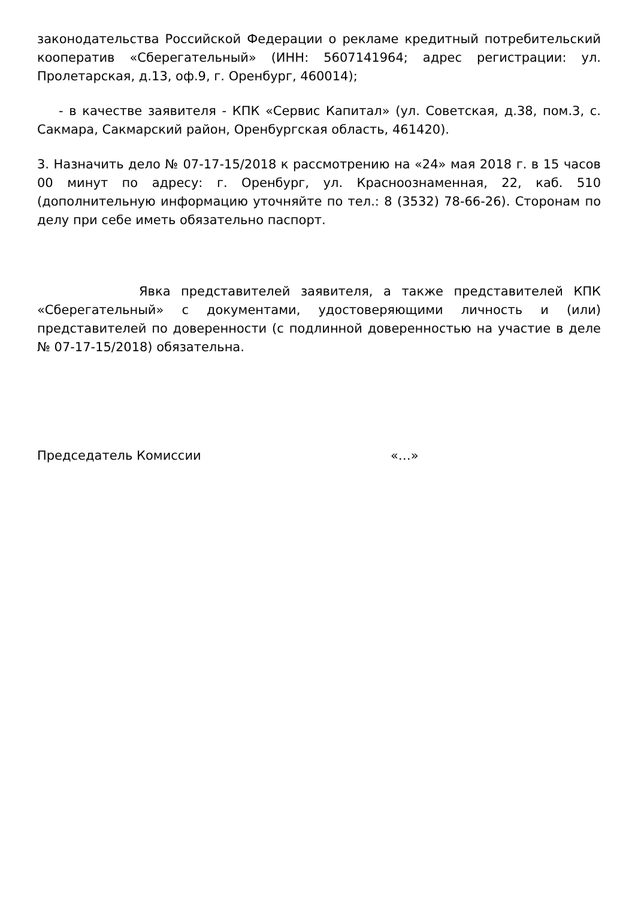законодательства Российской Федерации о рекламе кредитный потребительский кооператив «Сберегательный» (ИНН: 5607141964; адрес регистрации: ул. Пролетарская, д.13, оф.9, г. Оренбург, 460014);
- в качестве заявителя - КПК «Сервис Капитал» (ул. Советская, д.38, пом.3, с. Сакмара, Сакмарский район, Оренбургская область, 461420).
3. Назначить дело № 07-17-15/2018 к рассмотрению на «24» мая 2018 г. в 15 часов 00 минут по адресу: г. Оренбург, ул. Красноознаменная, 22, каб. 510 (дополнительную информацию уточняйте по тел.: 8 (3532) 78-66-26). Сторонам по делу при себе иметь обязательно паспорт.
Явка представителей заявителя, а также представителей КПК «Сберегательный» с документами, удостоверяющими личность и (или) представителей по доверенности (с подлинной доверенностью на участие в деле № 07-17-15/2018) обязательна.
Председатель Комиссии «…»